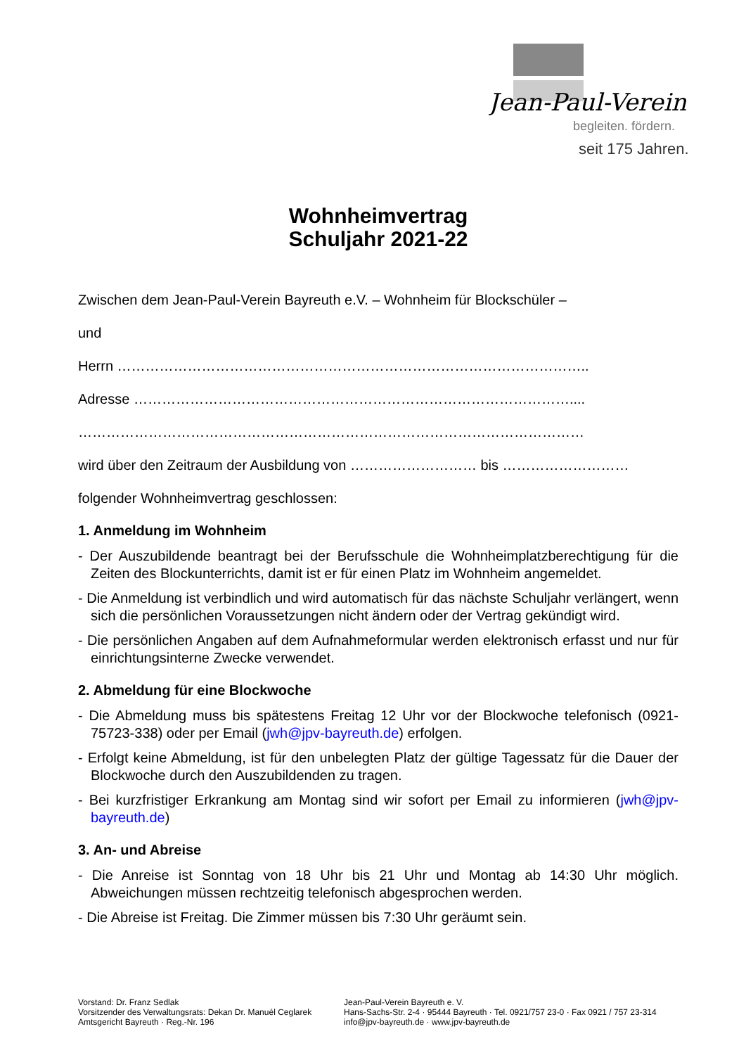Jean-Paul-Verein
begleiten. fördern.
seit 175 Jahren.
Wohnheimvertrag
Schuljahr 2021-22
Zwischen dem Jean-Paul-Verein Bayreuth e.V. – Wohnheim für Blockschüler –
und
Herrn ………………………………………………………………………………………..
Adresse …………………………………………………………………………………....
………………………………………………………………………………………………
wird über den Zeitraum der Ausbildung von ……………………… bis ………………………
folgender Wohnheimvertrag geschlossen:
1. Anmeldung im Wohnheim
- Der Auszubildende beantragt bei der Berufsschule die Wohnheimplatzberechtigung für die Zeiten des Blockunterrichts, damit ist er für einen Platz im Wohnheim angemeldet.
- Die Anmeldung ist verbindlich und wird automatisch für das nächste Schuljahr verlängert, wenn sich die persönlichen Voraussetzungen nicht ändern oder der Vertrag gekündigt wird.
- Die persönlichen Angaben auf dem Aufnahmeformular werden elektronisch erfasst und nur für einrichtungsinterne Zwecke verwendet.
2. Abmeldung für eine Blockwoche
- Die Abmeldung muss bis spätestens Freitag 12 Uhr vor der Blockwoche telefonisch (0921-75723-338) oder per Email (jwh@jpv-bayreuth.de) erfolgen.
- Erfolgt keine Abmeldung, ist für den unbelegten Platz der gültige Tagessatz für die Dauer der Blockwoche durch den Auszubildenden zu tragen.
- Bei kurzfristiger Erkrankung am Montag sind wir sofort per Email zu informieren (jwh@jpv-bayreuth.de)
3. An- und Abreise
- Die Anreise ist Sonntag von 18 Uhr bis 21 Uhr und Montag ab 14:30 Uhr möglich. Abweichungen müssen rechtzeitig telefonisch abgesprochen werden.
- Die Abreise ist Freitag. Die Zimmer müssen bis 7:30 Uhr geräumt sein.
Vorstand: Dr. Franz Sedlak
Vorsitzender des Verwaltungsrats: Dekan Dr. Manuél Ceglarek
Amtsgericht Bayreuth · Reg.-Nr. 196
Jean-Paul-Verein Bayreuth e. V.
Hans-Sachs-Str. 2-4 · 95444 Bayreuth · Tel. 0921/757 23-0 · Fax 0921 / 757 23-314
info@jpv-bayreuth.de · www.jpv-bayreuth.de